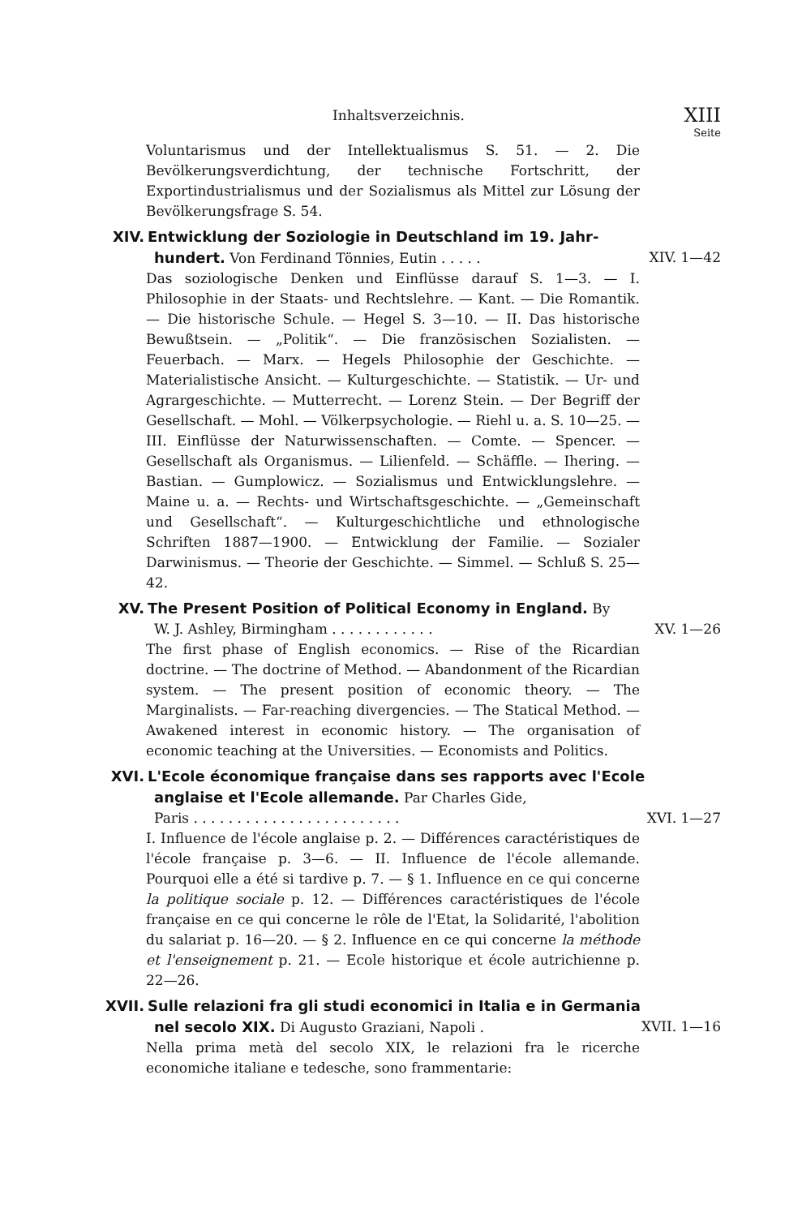Inhaltsverzeichnis. XIII
Seite
Voluntarismus und der Intellektualismus S. 51. — 2. Die Bevölkerungsverdichtung, der technische Fortschritt, der Exportindustrialismus und der Sozialismus als Mittel zur Lösung der Bevölkerungsfrage S. 54.
XIV. Entwicklung der Soziologie in Deutschland im 19. Jahr-
hundert. Von Ferdinand Tönnies, Eutin . . . . . XIV. 1—42
Das soziologische Denken und Einflüsse darauf S. 1—3. — I. Philosophie in der Staats- und Rechtslehre. — Kant. — Die Romantik. — Die historische Schule. — Hegel S. 3—10. — II. Das historische Bewußtsein. — „Politik“. — Die französischen Sozialisten. — Feuerbach. — Marx. — Hegels Philosophie der Geschichte. — Materialistische Ansicht. — Kulturgeschichte. — Statistik. — Ur- und Agrargeschichte. — Mutterrecht. — Lorenz Stein. — Der Begriff der Gesellschaft. — Mohl. — Völkerpsychologie. — Riehl u. a. S. 10—25. — III. Einflüsse der Naturwissenschaften. — Comte. — Spencer. — Gesellschaft als Organismus. — Lilienfeld. — Schäffle. — Ihering. — Bastian. — Gumplowicz. — Sozialismus und Entwicklungslehre. — Maine u. a. — Rechts- und Wirtschaftsgeschichte. — „Gemeinschaft und Gesellschaft“. — Kulturgeschichtliche und ethnologische Schriften 1887—1900. — Entwicklung der Familie. — Sozialer Darwinismus. — Theorie der Geschichte. — Simmel. — Schluß S. 25—42.
XV. The Present Position of Political Economy in England. By
W. J. Ashley, Birmingham . . . . . . . . . . . . XV. 1—26
The first phase of English economics. — Rise of the Ricardian doctrine. — The doctrine of Method. — Abandonment of the Ricardian system. — The present position of economic theory. — The Marginalists. — Far-reaching divergencies. — The Statical Method. — Awakened interest in economic history. — The organisation of economic teaching at the Universities. — Economists and Politics.
XVI. L'Ecole économique française dans ses rapports avec l'Ecole
anglaise et l'Ecole allemande. Par Charles Gide,
Paris . . . . . . . . . . . . . . . . . . . . . . . . XVI. 1—27
I. Influence de l'école anglaise p. 2. — Différences caractéristiques de l'école française p. 3—6. — II. Influence de l'école allemande. Pourquoi elle a été si tardive p. 7. — § 1. Influence en ce qui concerne la politique sociale p. 12. — Différences caractéristiques de l'école française en ce qui concerne le rôle de l'Etat, la Solidarité, l'abolition du salariat p. 16—20. — § 2. Influence en ce qui concerne la méthode et l'enseignement p. 21. — Ecole historique et école autrichienne p. 22—26.
XVII.
Sulle relazioni fra gli studi economici in Italia e in Germania
nel secolo XIX. Di Augusto Graziani, Napoli . XVII. 1—16
Nella prima metà del secolo XIX, le relazioni fra le ricerche economiche italiane e tedesche, sono frammentarie: